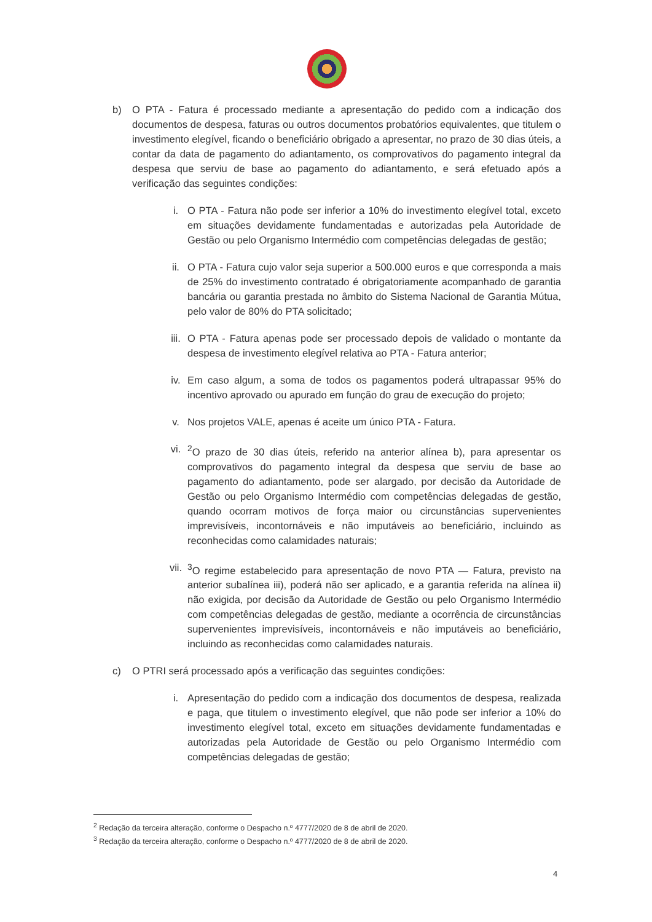b) O PTA - Fatura é processado mediante a apresentação do pedido com a indicação dos documentos de despesa, faturas ou outros documentos probatórios equivalentes, que titulem o investimento elegível, ficando o beneficiário obrigado a apresentar, no prazo de 30 dias úteis, a contar da data de pagamento do adiantamento, os comprovativos do pagamento integral da despesa que serviu de base ao pagamento do adiantamento, e será efetuado após a verificação das seguintes condições:
i. O PTA - Fatura não pode ser inferior a 10% do investimento elegível total, exceto em situações devidamente fundamentadas e autorizadas pela Autoridade de Gestão ou pelo Organismo Intermédio com competências delegadas de gestão;
ii. O PTA - Fatura cujo valor seja superior a 500.000 euros e que corresponda a mais de 25% do investimento contratado é obrigatoriamente acompanhado de garantia bancária ou garantia prestada no âmbito do Sistema Nacional de Garantia Mútua, pelo valor de 80% do PTA solicitado;
iii. O PTA - Fatura apenas pode ser processado depois de validado o montante da despesa de investimento elegível relativa ao PTA - Fatura anterior;
iv. Em caso algum, a soma de todos os pagamentos poderá ultrapassar 95% do incentivo aprovado ou apurado em função do grau de execução do projeto;
v. Nos projetos VALE, apenas é aceite um único PTA - Fatura.
vi. <sup>2</sup> O prazo de 30 dias úteis, referido na anterior alínea b), para apresentar os comprovativos do pagamento integral da despesa que serviu de base ao pagamento do adiantamento, pode ser alargado, por decisão da Autoridade de Gestão ou pelo Organismo Intermédio com competências delegadas de gestão, quando ocorram motivos de força maior ou circunstâncias supervenientes imprevisíveis, incontornáveis e não imputáveis ao beneficiário, incluindo as reconhecidas como calamidades naturais;
vii. <sup>3</sup> O regime estabelecido para apresentação de novo PTA — Fatura, previsto na anterior subalínea iii), poderá não ser aplicado, e a garantia referida na alínea ii) não exigida, por decisão da Autoridade de Gestão ou pelo Organismo Intermédio com competências delegadas de gestão, mediante a ocorrência de circunstâncias supervenientes imprevisíveis, incontornáveis e não imputáveis ao beneficiário, incluindo as reconhecidas como calamidades naturais.
c) O PTRI será processado após a verificação das seguintes condições:
i. Apresentação do pedido com a indicação dos documentos de despesa, realizada e paga, que titulem o investimento elegível, que não pode ser inferior a 10% do investimento elegível total, exceto em situações devidamente fundamentadas e autorizadas pela Autoridade de Gestão ou pelo Organismo Intermédio com competências delegadas de gestão;
<sup>2</sup> Redação da terceira alteração, conforme o Despacho n.º 4777/2020 de 8 de abril de 2020.
<sup>3</sup> Redação da terceira alteração, conforme o Despacho n.º 4777/2020 de 8 de abril de 2020.
4